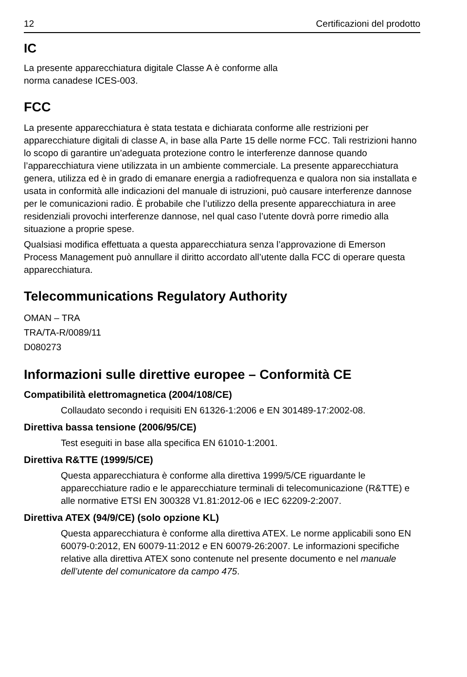12 Certificazioni del prodotto
IC
La presente apparecchiatura digitale Classe A è conforme alla
norma canadese ICES-003.
FCC
La presente apparecchiatura è stata testata e dichiarata conforme alle restrizioni per apparecchiature digitali di classe A, in base alla Parte 15 delle norme FCC. Tali restrizioni hanno lo scopo di garantire un’adeguata protezione contro le interferenze dannose quando l’apparecchiatura viene utilizzata in un ambiente commerciale. La presente apparecchiatura genera, utilizza ed è in grado di emanare energia a radiofrequenza e qualora non sia installata e usata in conformità alle indicazioni del manuale di istruzioni, può causare interferenze dannose per le comunicazioni radio. È probabile che l’utilizzo della presente apparecchiatura in aree residenziali provochi interferenze dannose, nel qual caso l’utente dovrà porre rimedio alla situazione a proprie spese.
Qualsiasi modifica effettuata a questa apparecchiatura senza l’approvazione di Emerson Process Management può annullare il diritto accordato all’utente dalla FCC di operare questa apparecchiatura.
Telecommunications Regulatory Authority
OMAN – TRA
TRA/TA-R/0089/11
D080273
Informazioni sulle direttive europee – Conformità CE
Compatibilità elettromagnetica (2004/108/CE)
Collaudato secondo i requisiti EN 61326-1:2006 e EN 301489-17:2002-08.
Direttiva bassa tensione (2006/95/CE)
Test eseguiti in base alla specifica EN 61010-1:2001.
Direttiva R&TTE (1999/5/CE)
Questa apparecchiatura è conforme alla direttiva 1999/5/CE riguardante le apparecchiature radio e le apparecchiature terminali di telecomunicazione (R&TTE) e alle normative ETSI EN 300328 V1.81:2012-06 e IEC 62209-2:2007.
Direttiva ATEX (94/9/CE) (solo opzione KL)
Questa apparecchiatura è conforme alla direttiva ATEX. Le norme applicabili sono EN 60079-0:2012, EN 60079-11:2012 e EN 60079-26:2007. Le informazioni specifiche relative alla direttiva ATEX sono contenute nel presente documento e nel manuale dell’utente del comunicatore da campo 475.